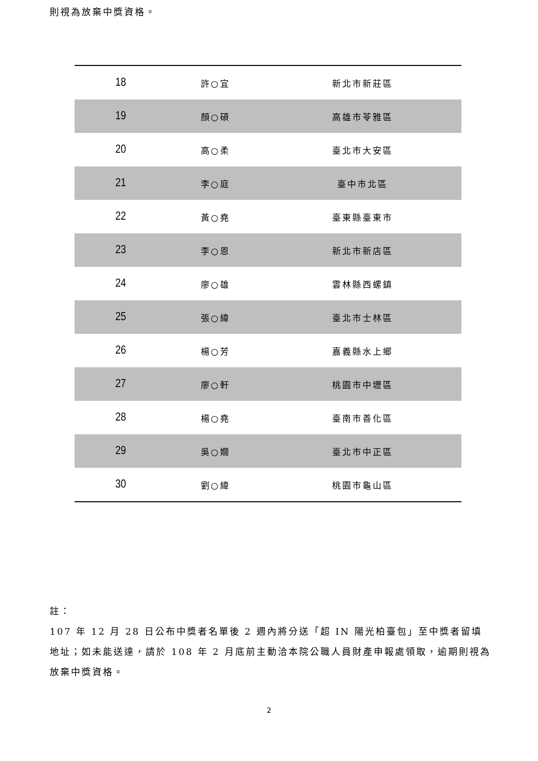則視為放棄中獎資格。
| 18 | 許○宜 | 新北市新莊區 |
| 19 | 顏○碩 | 高雄市苓雅區 |
| 20 | 高○柔 | 臺北市大安區 |
| 21 | 李○庭 | 臺中市北區 |
| 22 | 黃○堯 | 臺東縣臺東市 |
| 23 | 李○恩 | 新北市新店區 |
| 24 | 廖○雄 | 雲林縣西螺鎮 |
| 25 | 張○緯 | 臺北市士林區 |
| 26 | 楊○芳 | 嘉義縣水上鄉 |
| 27 | 廖○軒 | 桃園市中壢區 |
| 28 | 楊○堯 | 臺南市善化區 |
| 29 | 吳○嫺 | 臺北市中正區 |
| 30 | 劉○緯 | 桃園市龜山區 |
註：
107 年 12 月 28 日公布中獎者名單後 2 週內將分送「超 IN 陽光柏臺包」至中獎者留填地址；如未能送達，請於 108 年 2 月底前主動洽本院公職人員財產申報處領取，逾期則視為放棄中獎資格。
2